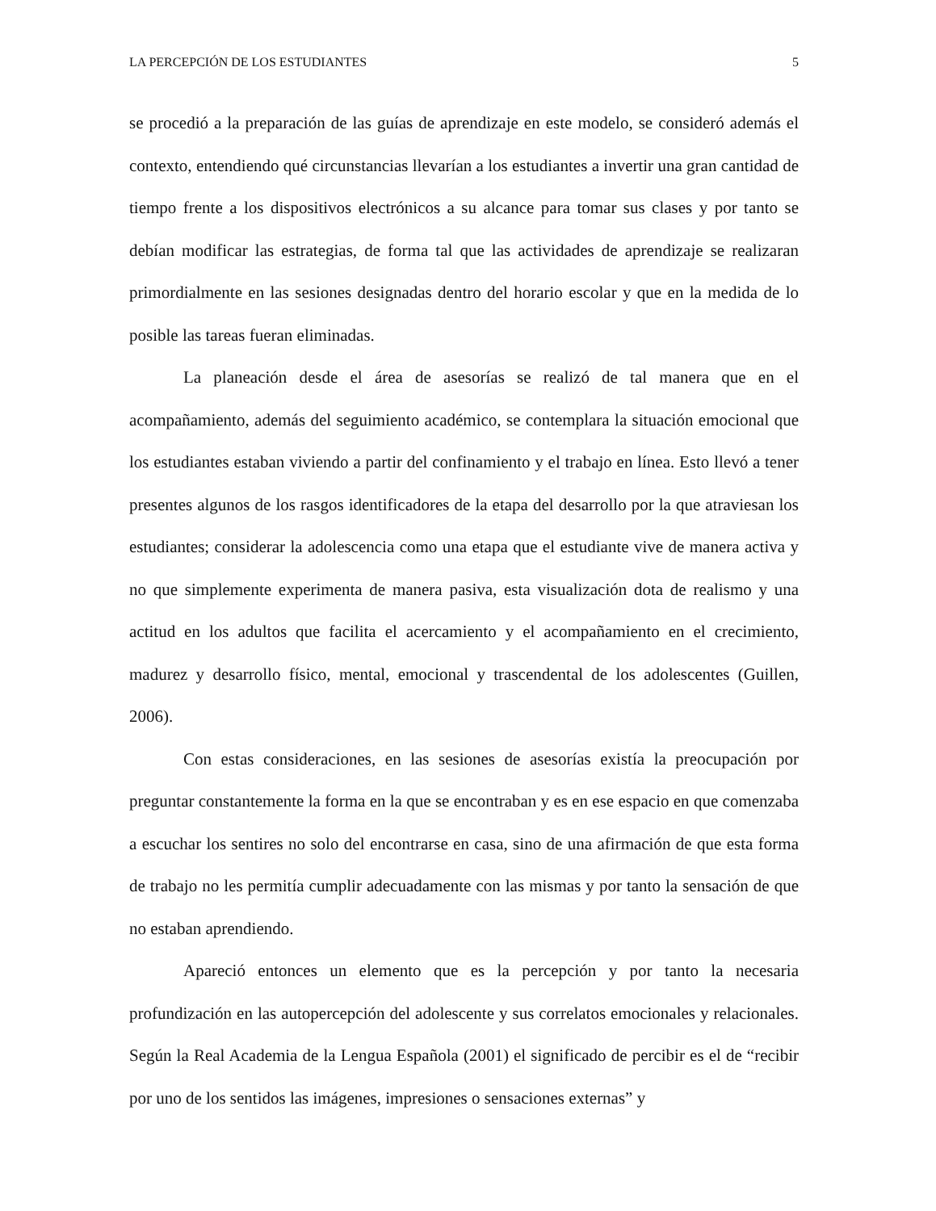LA PERCEPCIÓN DE LOS ESTUDIANTES 5
se procedió a la preparación de las guías de aprendizaje en este modelo, se consideró además el contexto, entendiendo qué circunstancias llevarían a los estudiantes a invertir una gran cantidad de tiempo frente a los dispositivos electrónicos a su alcance para tomar sus clases y por tanto se debían modificar las estrategias, de forma tal que las actividades de aprendizaje se realizaran primordialmente en las sesiones designadas dentro del horario escolar y que en la medida de lo posible las tareas fueran eliminadas.
La planeación desde el área de asesorías se realizó de tal manera que en el acompañamiento, además del seguimiento académico, se contemplara la situación emocional que los estudiantes estaban viviendo a partir del confinamiento y el trabajo en línea. Esto llevó a tener presentes algunos de los rasgos identificadores de la etapa del desarrollo por la que atraviesan los estudiantes; considerar la adolescencia como una etapa que el estudiante vive de manera activa y no que simplemente experimenta de manera pasiva, esta visualización dota de realismo y una actitud en los adultos que facilita el acercamiento y el acompañamiento en el crecimiento, madurez y desarrollo físico, mental, emocional y trascendental de los adolescentes (Guillen, 2006).
Con estas consideraciones, en las sesiones de asesorías existía la preocupación por preguntar constantemente la forma en la que se encontraban y es en ese espacio en que comenzaba a escuchar los sentires no solo del encontrarse en casa, sino de una afirmación de que esta forma de trabajo no les permitía cumplir adecuadamente con las mismas y por tanto la sensación de que no estaban aprendiendo.
Apareció entonces un elemento que es la percepción y por tanto la necesaria profundización en las autopercepción del adolescente y sus correlatos emocionales y relacionales. Según la Real Academia de la Lengua Española (2001) el significado de percibir es el de “recibir por uno de los sentidos las imágenes, impresiones o sensaciones externas” y